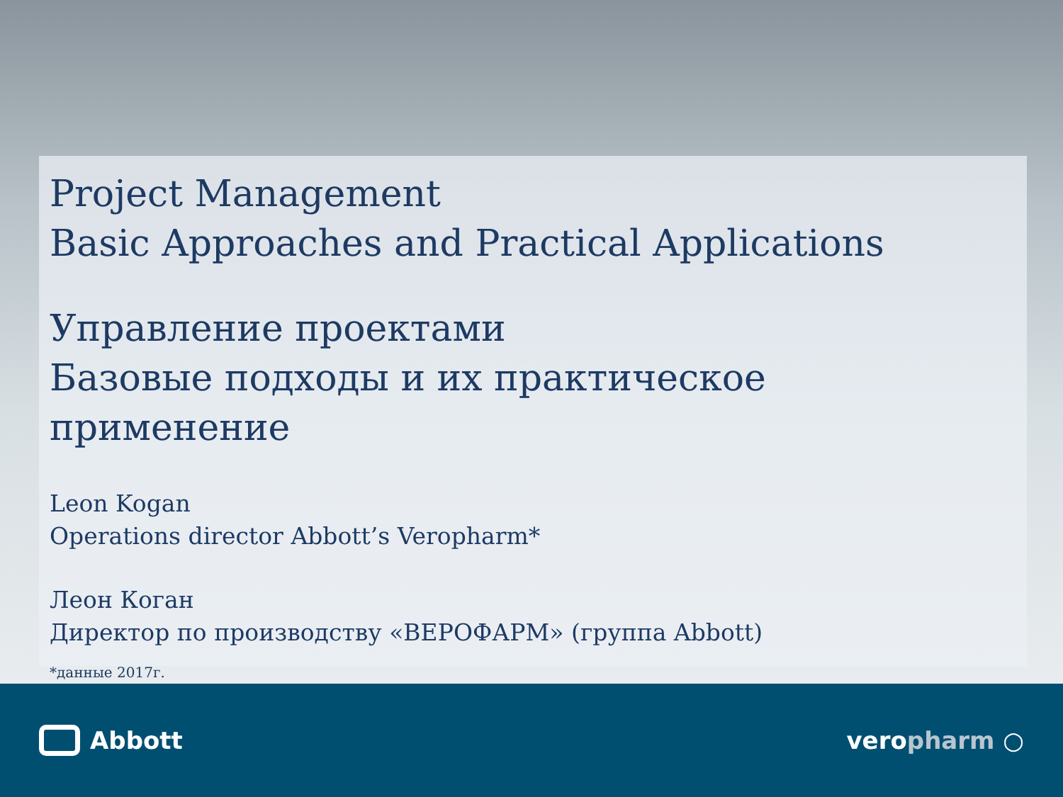Project Management
Basic Approaches and Practical Applications
Управление проектами
Базовые подходы и их практическое применение
Leon Kogan
Operations director Abbott’s Veropharm*
Леон Коган
Директор по производству «ВЕРОФАРМ» (группа Abbott)
*данные 2017г.
Abbott veropharm ○